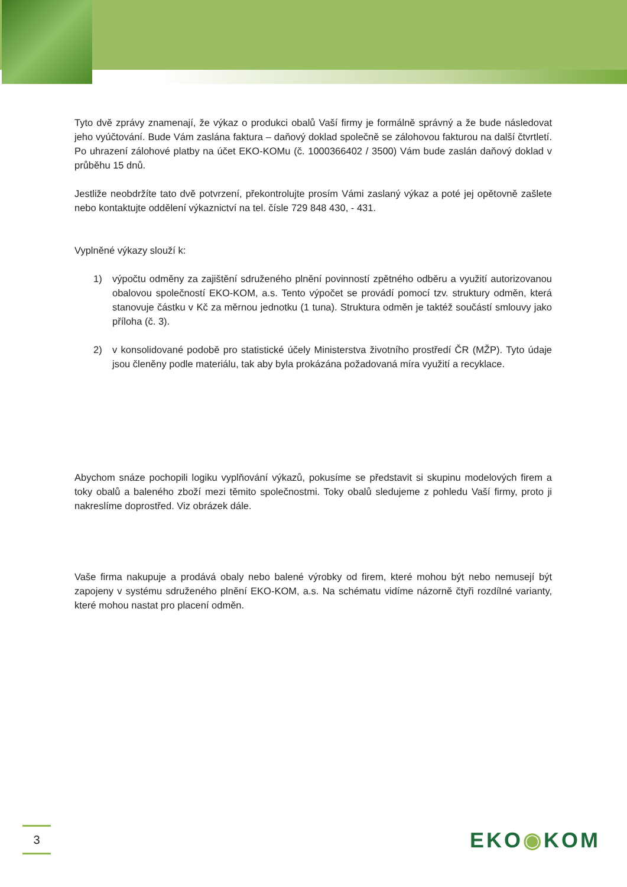Tyto dvě zprávy znamenají, že výkaz o produkci obalů Vaší firmy je formálně správný a že bude následovat jeho vyúčtování. Bude Vám zaslána faktura – daňový doklad společně se zálohovou fakturou na další čtvrtletí. Po uhrazení zálohové platby na účet EKO-KOMu (č. 1000366402 / 3500) Vám bude zaslán daňový doklad v průběhu 15 dnů.
Jestliže neobdržíte tato dvě potvrzení, překontrolujte prosím Vámi zaslaný výkaz a poté jej opětovně zašlete nebo kontaktujte oddělení výkaznictví na tel. čísle 729 848 430, - 431.
Vyplněné výkazy slouží k:
1) výpočtu odměny za zajištění sdruženého plnění povinností zpětného odběru a využití autorizovanou obalovou společností EKO-KOM, a.s. Tento výpočet se provádí pomocí tzv. struktury odměn, která stanovuje částku v Kč za měrnou jednotku (1 tuna). Struktura odměn je taktéž součástí smlouvy jako příloha (č. 3).
2) v konsolidované podobě pro statistické účely Ministerstva životního prostředí ČR (MŽP). Tyto údaje jsou členěny podle materiálu, tak aby byla prokázána požadovaná míra využití a recyklace.
Abychom snáze pochopili logiku vyplňování výkazů, pokusíme se představit si skupinu modelových firem a toky obalů a baleného zboží mezi těmito společnostmi. Toky obalů sledujeme z pohledu Vaší firmy, proto ji nakreslíme doprostřed. Viz obrázek dále.
Vaše firma nakupuje a prodává obaly nebo balené výrobky od firem, které mohou být nebo nemusejí být zapojeny v systému sdruženého plnění EKO-KOM, a.s. Na schématu vidíme názorně čtyři rozdílné varianty, které mohou nastat pro placení odměn.
3 EKO◉KOM